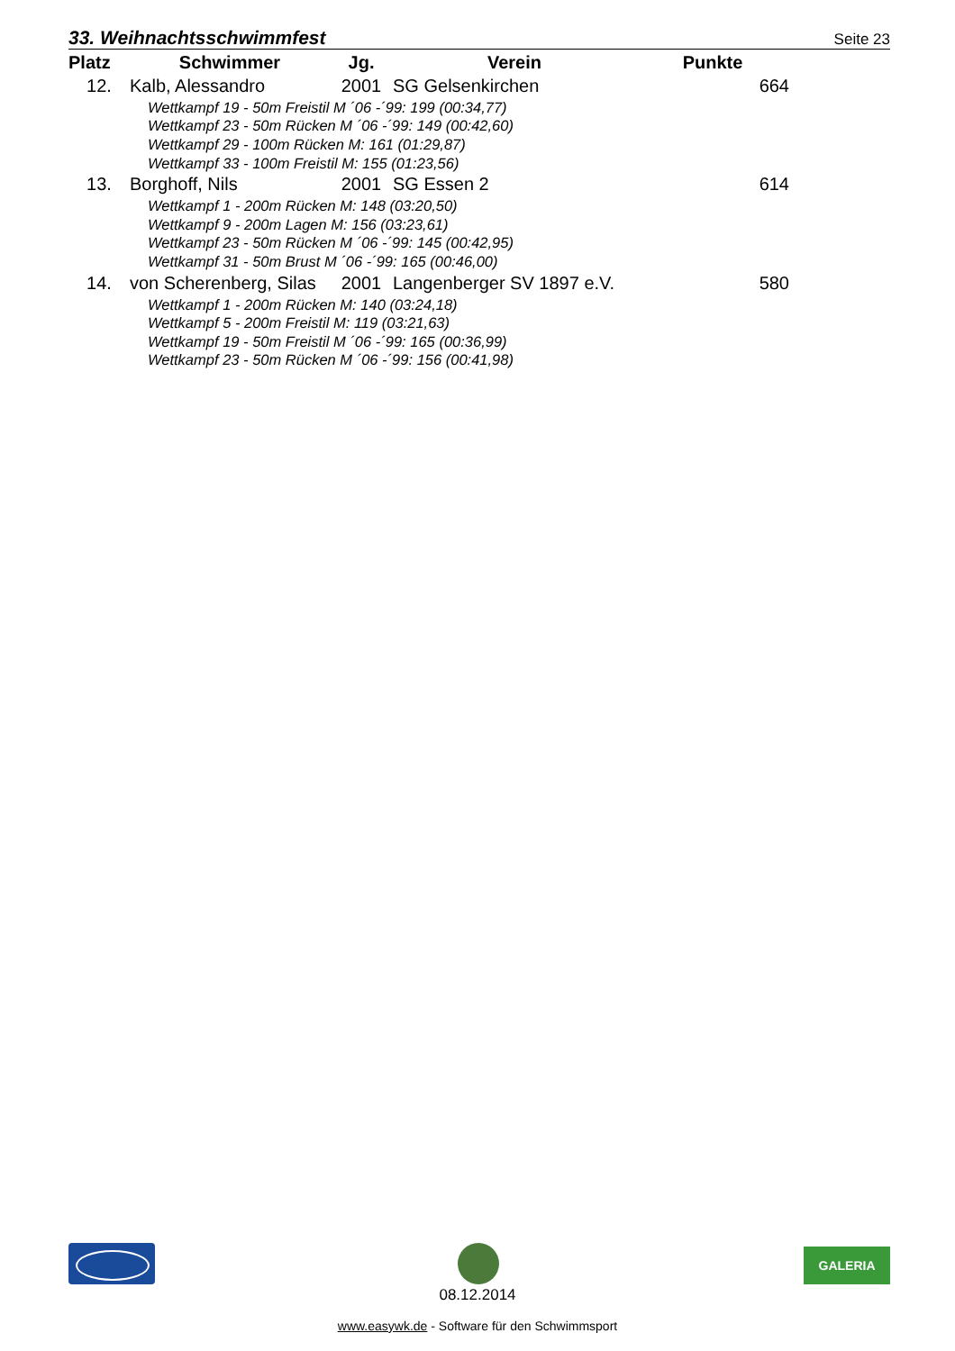33. Weihnachtsschwimmfest Seite 23
| Platz | Schwimmer | Jg. | Verein | Punkte |
| --- | --- | --- | --- | --- |
| 12. | Kalb, Alessandro | 2001 | SG Gelsenkirchen | 664 |
| Wettkampf 19 - 50m Freistil M ´06 -´99: 199 (00:34,77) | | | | |
| Wettkampf 23 - 50m Rücken M ´06 -´99: 149 (00:42,60) | | | | |
| Wettkampf 29 - 100m Rücken M: 161 (01:29,87) | | | | |
| Wettkampf 33 - 100m Freistil M: 155 (01:23,56) | | | | |
| 13. | Borghoff, Nils | 2001 | SG Essen 2 | 614 |
| Wettkampf 1 - 200m Rücken M: 148 (03:20,50) | | | | |
| Wettkampf 9 - 200m Lagen M: 156 (03:23,61) | | | | |
| Wettkampf 23 - 50m Rücken M ´06 -´99: 145 (00:42,95) | | | | |
| Wettkampf 31 - 50m Brust M ´06 -´99: 165 (00:46,00) | | | | |
| 14. | von Scherenberg, Silas | 2001 | Langenberger SV 1897 e.V. | 580 |
| Wettkampf 1 - 200m Rücken M: 140 (03:24,18) | | | | |
| Wettkampf 5 - 200m Freistil M: 119 (03:21,63) | | | | |
| Wettkampf 19 - 50m Freistil M ´06 -´99: 165 (00:36,99) | | | | |
| Wettkampf 23 - 50m Rücken M ´06 -´99: 156 (00:41,98) | | | | |
GALERIA
08.12.2014
www.easywk.de - Software für den Schwimmsport